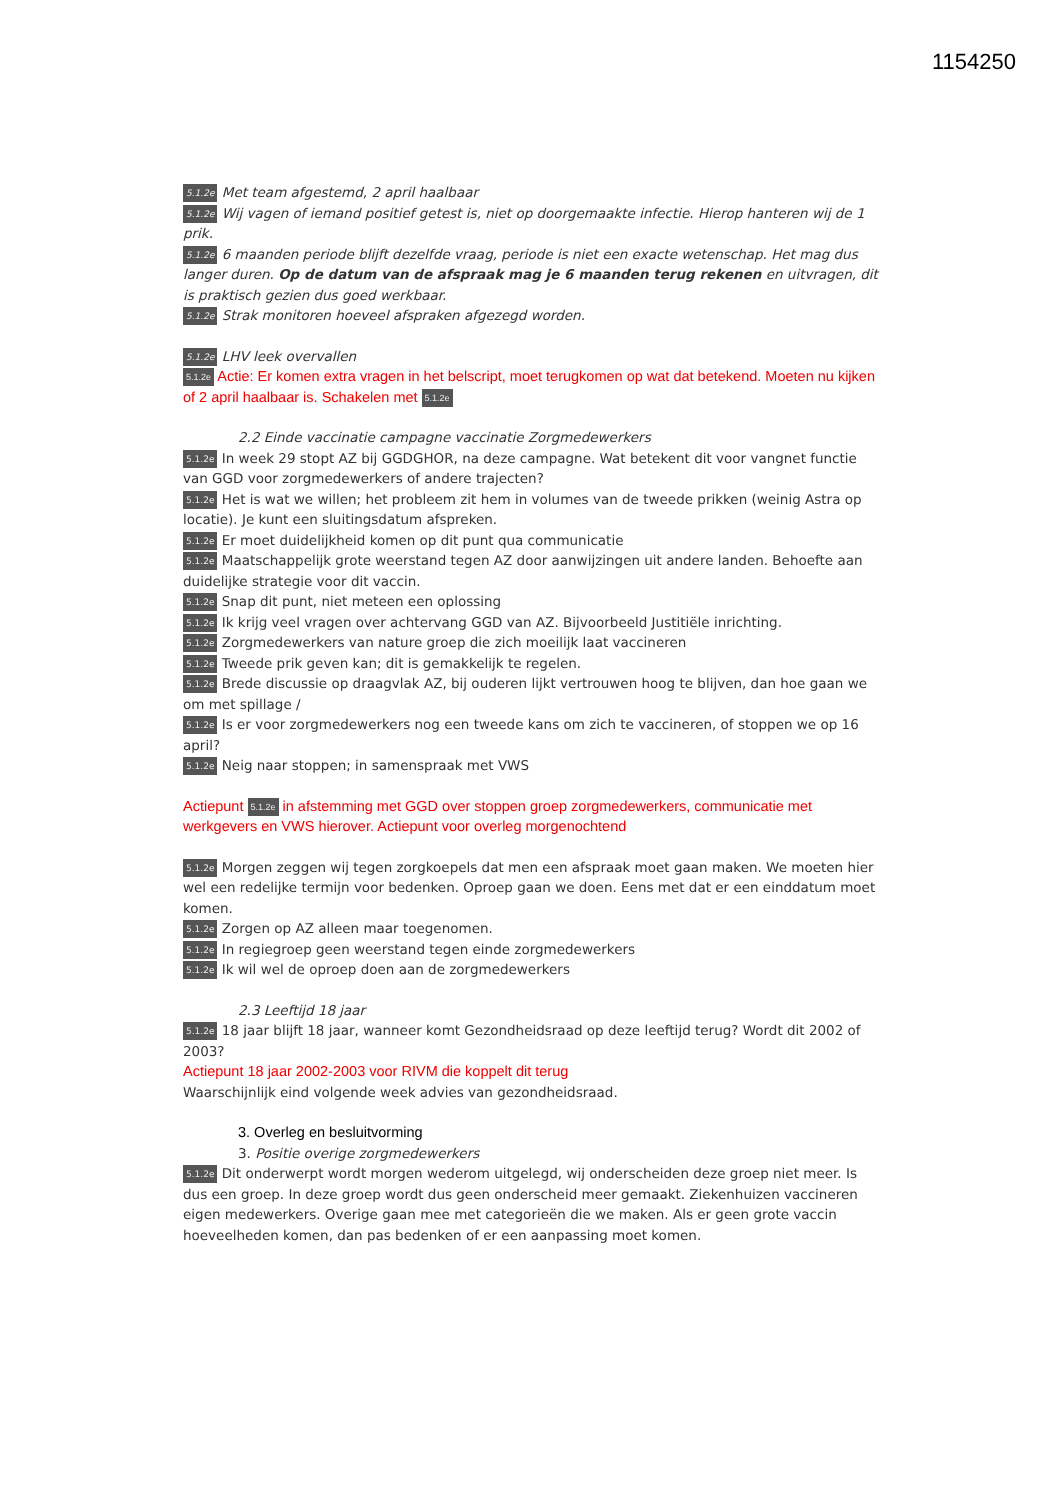1154250
5.1.2e Met team afgestemd, 2 april haalbaar
5.1.2e Wij vagen of iemand positief getest is, niet op doorgemaakte infectie. Hierop hanteren wij de 1 prik.
5.1.2e 6 maanden periode blijft dezelfde vraag, periode is niet een exacte wetenschap. Het mag dus langer duren. Op de datum van de afspraak mag je 6 maanden terug rekenen en uitvragen, dit is praktisch gezien dus goed werkbaar.
5.1.2e Strak monitoren hoeveel afspraken afgezegd worden.
5.1.2e LHV leek overvallen
5.1.2e Actie: Er komen extra vragen in het belscript, moet terugkomen op wat dat betekend. Moeten nu kijken of 2 april haalbaar is. Schakelen met 5.1.2e
2.2 Einde vaccinatie campagne vaccinatie Zorgmedewerkers
5.1.2e In week 29 stopt AZ bij GGDGHOR, na deze campagne. Wat betekent dit voor vangnet functie van GGD voor zorgmedewerkers of andere trajecten?
5.1.2e Het is wat we willen; het probleem zit hem in volumes van de tweede prikken (weinig Astra op locatie). Je kunt een sluitingsdatum afspreken.
5.1.2e Er moet duidelijkheid komen op dit punt qua communicatie
5.1.2e Maatschappelijk grote weerstand tegen AZ door aanwijzingen uit andere landen. Behoefte aan duidelijke strategie voor dit vaccin.
5.1.2e Snap dit punt, niet meteen een oplossing
5.1.2e Ik krijg veel vragen over achtervang GGD van AZ. Bijvoorbeeld Justitiële inrichting.
5.1.2e Zorgmedewerkers van nature groep die zich moeilijk laat vaccineren
5.1.2e Tweede prik geven kan; dit is gemakkelijk te regelen.
5.1.2e Brede discussie op draagvlak AZ, bij ouderen lijkt vertrouwen hoog te blijven, dan hoe gaan we om met spillage /
5.1.2e Is er voor zorgmedewerkers nog een tweede kans om zich te vaccineren, of stoppen we op 16 april?
5.1.2e Neig naar stoppen; in samenspraak met VWS
Actiepunt 5.1.2e in afstemming met GGD over stoppen groep zorgmedewerkers, communicatie met werkgevers en VWS hierover. Actiepunt voor overleg morgenochtend
5.1.2e Morgen zeggen wij tegen zorgkoepels dat men een afspraak moet gaan maken. We moeten hier wel een redelijke termijn voor bedenken. Oproep gaan we doen. Eens met dat er een einddatum moet komen.
5.1.2e Zorgen op AZ alleen maar toegenomen.
5.1.2e In regiegroep geen weerstand tegen einde zorgmedewerkers
5.1.2e Ik wil wel de oproep doen aan de zorgmedewerkers
2.3 Leeftijd 18 jaar
5.1.2e 18 jaar blijft 18 jaar, wanneer komt Gezondheidsraad op deze leeftijd terug? Wordt dit 2002 of 2003?
Actiepunt 18 jaar 2002-2003 voor RIVM die koppelt dit terug
Waarschijnlijk eind volgende week advies van gezondheidsraad.
3. Overleg en besluitvorming
3. Positie overige zorgmedewerkers
5.1.2e Dit onderwerpt wordt morgen wederom uitgelegd, wij onderscheiden deze groep niet meer. Is dus een groep. In deze groep wordt dus geen onderscheid meer gemaakt. Ziekenhuizen vaccineren eigen medewerkers. Overige gaan mee met categorieën die we maken. Als er geen grote vaccin hoeveelheden komen, dan pas bedenken of er een aanpassing moet komen.